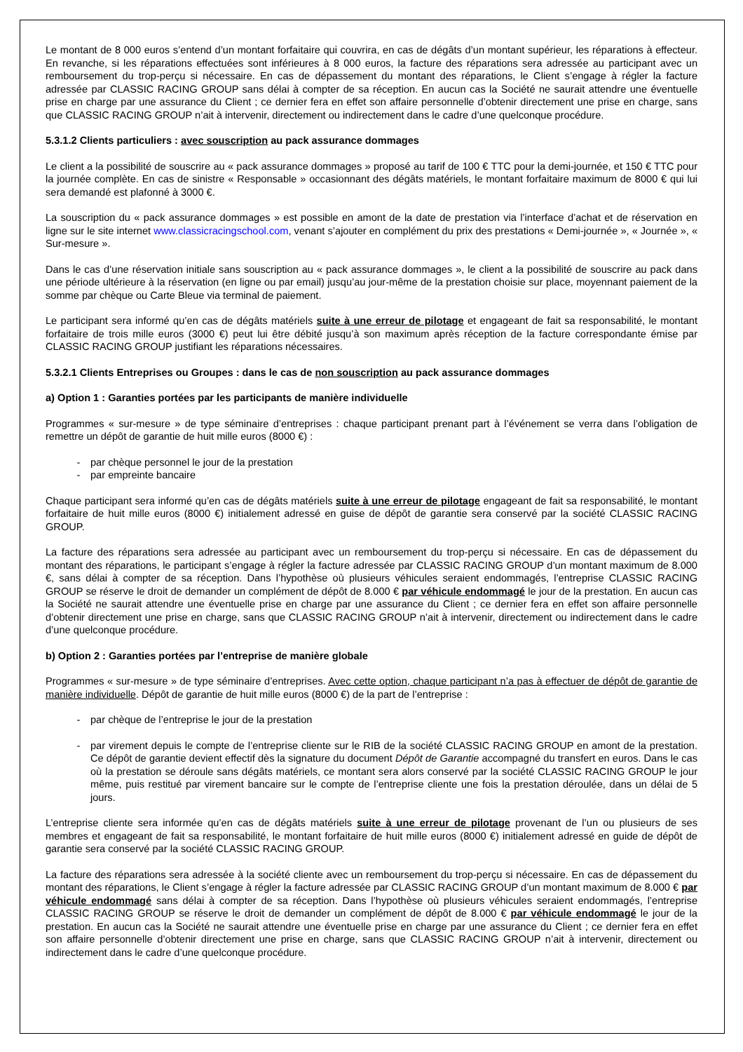Le montant de 8 000 euros s’entend d’un montant forfaitaire qui couvrira, en cas de dégâts d’un montant supérieur, les réparations à effecteur. En revanche, si les réparations effectuées sont inférieures à 8 000 euros, la facture des réparations sera adressée au participant avec un remboursement du trop-perçu si nécessaire. En cas de dépassement du montant des réparations, le Client s’engage à régler la facture adressée par CLASSIC RACING GROUP sans délai à compter de sa réception. En aucun cas la Société ne saurait attendre une éventuelle prise en charge par une assurance du Client ; ce dernier fera en effet son affaire personnelle d’obtenir directement une prise en charge, sans que CLASSIC RACING GROUP n’ait à intervenir, directement ou indirectement dans le cadre d’une quelconque procédure.
5.3.1.2 Clients particuliers : avec souscription au pack assurance dommages
Le client a la possibilité de souscrire au « pack assurance dommages » proposé au tarif de 100 € TTC pour la demi-journée, et 150 € TTC pour la journée complète. En cas de sinistre « Responsable » occasionnant des dégâts matériels, le montant forfaitaire maximum de 8000 € qui lui sera demandé est plafonné à 3000 €.
La souscription du « pack assurance dommages » est possible en amont de la date de prestation via l’interface d’achat et de réservation en ligne sur le site internet www.classicracingschool.com, venant s’ajouter en complément du prix des prestations « Demi-journée », « Journée », « Sur-mesure ».
Dans le cas d’une réservation initiale sans souscription au « pack assurance dommages », le client a la possibilité de souscrire au pack dans une période ultérieure à la réservation (en ligne ou par email) jusqu’au jour-même de la prestation choisie sur place, moyennant paiement de la somme par chèque ou Carte Bleue via terminal de paiement.
Le participant sera informé qu’en cas de dégâts matériels suite à une erreur de pilotage et engageant de fait sa responsabilité, le montant forfaitaire de trois mille euros (3000 €) peut lui être débité jusqu’à son maximum après réception de la facture correspondante émise par CLASSIC RACING GROUP justifiant les réparations nécessaires.
5.3.2.1 Clients Entreprises ou Groupes : dans le cas de non souscription au pack assurance dommages
a) Option 1 : Garanties portées par les participants de manière individuelle
Programmes « sur-mesure » de type séminaire d’entreprises : chaque participant prenant part à l’événement se verra dans l’obligation de remettre un dépôt de garantie de huit mille euros (8000 €) :
- par chèque personnel le jour de la prestation
- par empreinte bancaire
Chaque participant sera informé qu’en cas de dégâts matériels suite à une erreur de pilotage engageant de fait sa responsabilité, le montant forfaitaire de huit mille euros (8000 €) initialement adressé en guise de dépôt de garantie sera conservé par la société CLASSIC RACING GROUP.
La facture des réparations sera adressée au participant avec un remboursement du trop-perçu si nécessaire. En cas de dépassement du montant des réparations, le participant s’engage à régler la facture adressée par CLASSIC RACING GROUP d’un montant maximum de 8.000 €, sans délai à compter de sa réception. Dans l’hypothèse où plusieurs véhicules seraient endommagés, l’entreprise CLASSIC RACING GROUP se réserve le droit de demander un complément de dépôt de 8.000 € par véhicule endommagé le jour de la prestation. En aucun cas la Société ne saurait attendre une éventuelle prise en charge par une assurance du Client ; ce dernier fera en effet son affaire personnelle d’obtenir directement une prise en charge, sans que CLASSIC RACING GROUP n’ait à intervenir, directement ou indirectement dans le cadre d’une quelconque procédure.
b) Option 2 : Garanties portées par l’entreprise de manière globale
Programmes « sur-mesure » de type séminaire d’entreprises. Avec cette option, chaque participant n’a pas à effectuer de dépôt de garantie de manière individuelle. Dépôt de garantie de huit mille euros (8000 €) de la part de l’entreprise :
- par chèque de l’entreprise le jour de la prestation
- par virement depuis le compte de l’entreprise cliente sur le RIB de la société CLASSIC RACING GROUP en amont de la prestation. Ce dépôt de garantie devient effectif dès la signature du document Dépôt de Garantie accompagné du transfert en euros. Dans le cas où la prestation se déroule sans dégâts matériels, ce montant sera alors conservé par la société CLASSIC RACING GROUP le jour même, puis restitué par virement bancaire sur le compte de l’entreprise cliente une fois la prestation déroulée, dans un délai de 5 jours.
L’entreprise cliente sera informée qu’en cas de dégâts matériels suite à une erreur de pilotage provenant de l’un ou plusieurs de ses membres et engageant de fait sa responsabilité, le montant forfaitaire de huit mille euros (8000 €) initialement adressé en guide de dépôt de garantie sera conservé par la société CLASSIC RACING GROUP.
La facture des réparations sera adressée à la société cliente avec un remboursement du trop-perçu si nécessaire. En cas de dépassement du montant des réparations, le Client s’engage à régler la facture adressée par CLASSIC RACING GROUP d’un montant maximum de 8.000 € par véhicule endommagé sans délai à compter de sa réception. Dans l’hypothèse où plusieurs véhicules seraient endommagés, l’entreprise CLASSIC RACING GROUP se réserve le droit de demander un complément de dépôt de 8.000 € par véhicule endommagé le jour de la prestation. En aucun cas la Société ne saurait attendre une éventuelle prise en charge par une assurance du Client ; ce dernier fera en effet son affaire personnelle d’obtenir directement une prise en charge, sans que CLASSIC RACING GROUP n’ait à intervenir, directement ou indirectement dans le cadre d’une quelconque procédure.